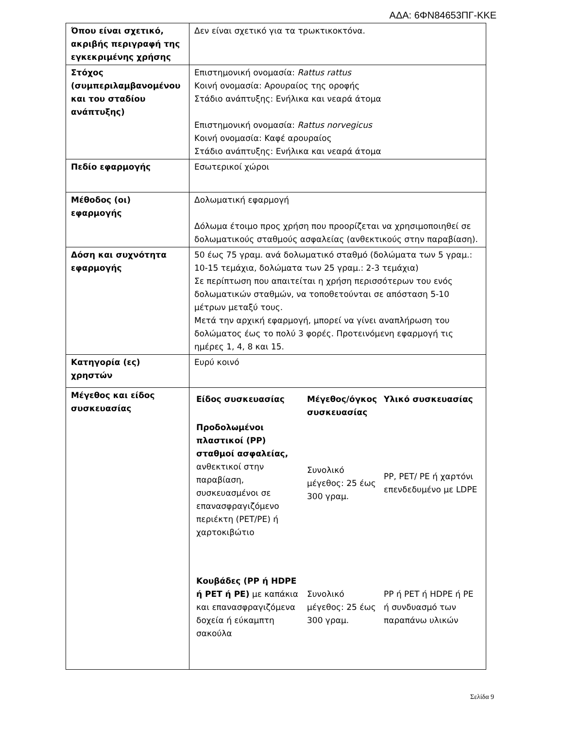ΑΔΑ: 6ΦΝ84653ΠΓ-ΚΚΕ
| Όπου είναι σχετικό, ακριβής περιγραφή της εγκεκριμένης χρήσης | Δεν είναι σχετικό για τα τρωκτικοκτόνα. |
| Στόχος (συμπεριλαμβανομένου και του σταδίου ανάπτυξης) | Επιστημονική ονομασία: Rattus rattus Κοινή ονομασία: Αρουραίος της οροφής Στάδιο ανάπτυξης: Ενήλικα και νεαρά άτομα Επιστημονική ονομασία: Rattus norvegicus Κοινή ονομασία: Καφέ αρουραίος Στάδιο ανάπτυξης: Ενήλικα και νεαρά άτομα |
| Πεδίο εφαρμογής | Εσωτερικοί χώροι |
| Μέθοδος (οι) εφαρμογής | Δολωματική εφαρμογή Δόλωμα έτοιμο προς χρήση που προορίζεται να χρησιμοποιηθεί σε δολωματικούς σταθμούς ασφαλείας (ανθεκτικούς στην παραβίαση). |
| Δόση και συχνότητα εφαρμογής | 50 έως 75 γραμ. ανά δολωματικό σταθμό (δολώματα των 5 γραμ.: 10-15 τεμάχια, δολώματα των 25 γραμ.: 2-3 τεμάχια) Σε περίπτωση που απαιτείται η χρήση περισσότερων του ενός δολωματικών σταθμών, να τοποθετούνται σε απόσταση 5-10 μέτρων μεταξύ τους. Μετά την αρχική εφαρμογή, μπορεί να γίνει αναπλήρωση του δολώματος έως το πολύ 3 φορές. Προτεινόμενη εφαρμογή τις ημέρες 1, 4, 8 και 15. |
| Κατηγορία (ες) χρηστών | Ευρύ κοινό |
| Μέγεθος και είδος συσκευασίας | / Είδος συσκευασίας / Μέγεθος/όγκος συσκευασίας / Υλικό συσκευασίας / / --- / --- / --- / / Προδολωμένοι πλαστικοί (PP) σταθμοί ασφαλείας, ανθεκτικοί στην παραβίαση, συσκευασμένοι σε επανασφραγιζόμενο περιέκτη (PET/PE) ή χαρτοκιβώτιο / Συνολικό μέγεθος: 25 έως 300 γραμ. / PP, PET/ PE ή χαρτόνι επενδεδυμένο με LDPE / / Κουβάδες (PP ή HDPE ή PET ή PE) με καπάκια και επανασφραγιζόμενα δοχεία ή εύκαμπτη σακούλα / Συνολικό μέγεθος: 25 έως 300 γραμ. / PP ή PET ή HDPE ή PE ή συνδυασμό των παραπάνω υλικών / |
Σελίδα 9